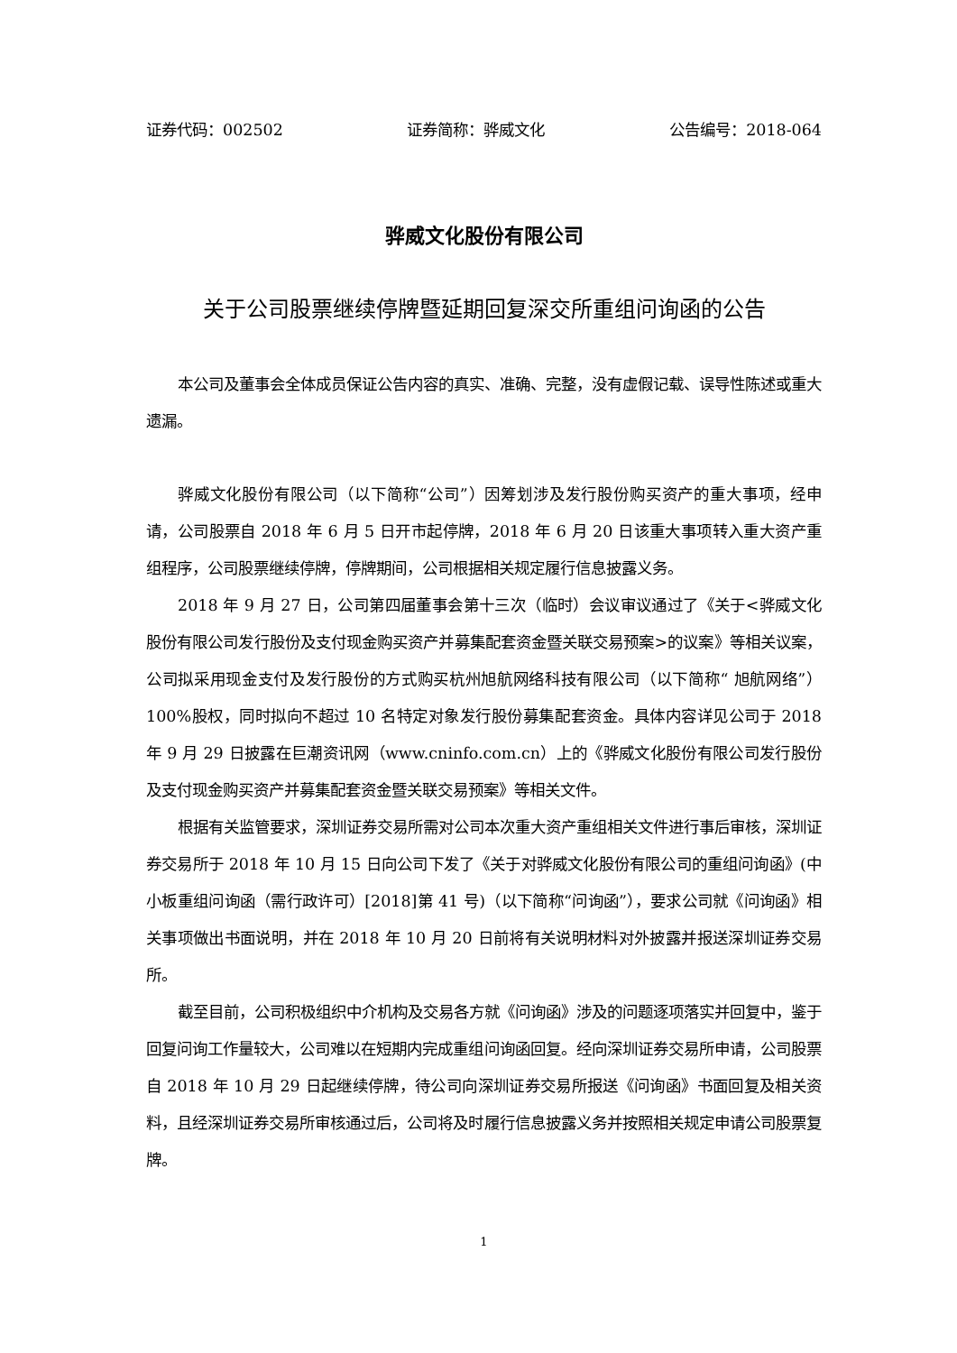证券代码：002502 证券简称：骅威文化 公告编号：2018-064
骅威文化股份有限公司
关于公司股票继续停牌暨延期回复深交所重组问询函的公告
本公司及董事会全体成员保证公告内容的真实、准确、完整，没有虚假记载、误导性陈述或重大遗漏。
骅威文化股份有限公司（以下简称“公司”）因筹划涉及发行股份购买资产的重大事项，经申请，公司股票自 2018 年 6 月 5 日开市起停牌，2018 年 6 月 20 日该重大事项转入重大资产重组程序，公司股票继续停牌，停牌期间，公司根据相关规定履行信息披露义务。
2018 年 9 月 27 日，公司第四届董事会第十三次（临时）会议审议通过了《关于<骅威文化股份有限公司发行股份及支付现金购买资产并募集配套资金暨关联交易预案>的议案》等相关议案，公司拟采用现金支付及发行股份的方式购买杭州旭航网络科技有限公司（以下简称“ 旭航网络”）100%股权，同时拟向不超过 10 名特定对象发行股份募集配套资金。具体内容详见公司于 2018 年 9 月 29 日披露在巨潮资讯网（www.cninfo.com.cn）上的《骅威文化股份有限公司发行股份及支付现金购买资产并募集配套资金暨关联交易预案》等相关文件。
根据有关监管要求，深圳证券交易所需对公司本次重大资产重组相关文件进行事后审核，深圳证券交易所于 2018 年 10 月 15 日向公司下发了《关于对骅威文化股份有限公司的重组问询函》(中小板重组问询函（需行政许可）[2018]第 41 号)（以下简称“问询函”），要求公司就《问询函》相关事项做出书面说明，并在 2018 年 10 月 20 日前将有关说明材料对外披露并报送深圳证券交易所。
截至目前，公司积极组织中介机构及交易各方就《问询函》涉及的问题逐项落实并回复中，鉴于回复问询工作量较大，公司难以在短期内完成重组问询函回复。经向深圳证券交易所申请，公司股票自 2018 年 10 月 29 日起继续停牌，待公司向深圳证券交易所报送《问询函》书面回复及相关资料，且经深圳证券交易所审核通过后，公司将及时履行信息披露义务并按照相关规定申请公司股票复牌。
1